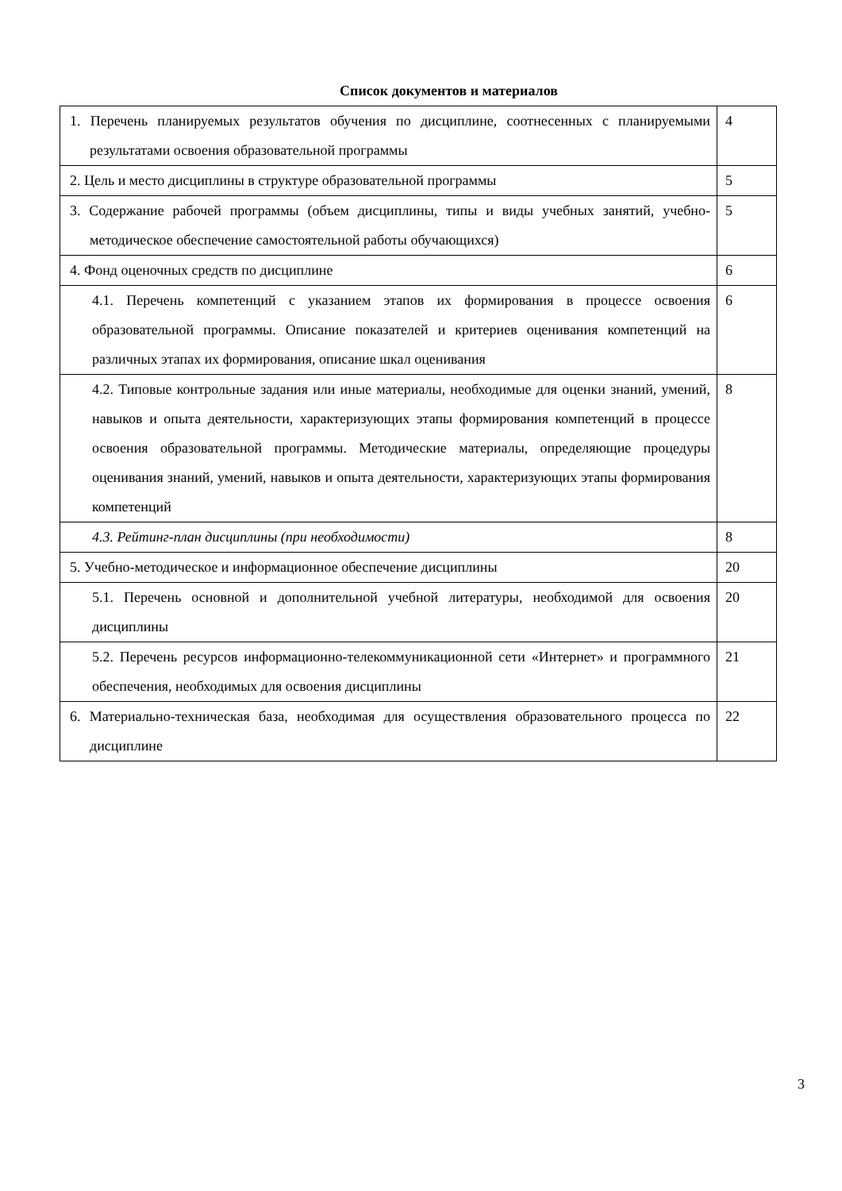Список документов и материалов
| 1. Перечень планируемых результатов обучения по дисциплине, соотнесенных с планируемыми результатами освоения образовательной программы | 4 |
| 2. Цель и место дисциплины в структуре образовательной программы | 5 |
| 3. Содержание рабочей программы (объем дисциплины, типы и виды учебных занятий, учебно-методическое обеспечение самостоятельной работы обучающихся) | 5 |
| 4. Фонд оценочных средств по дисциплине | 6 |
| 4.1. Перечень компетенций с указанием этапов их формирования в процессе освоения образовательной программы. Описание показателей и критериев оценивания компетенций на различных этапах их формирования, описание шкал оценивания | 6 |
| 4.2. Типовые контрольные задания или иные материалы, необходимые для оценки знаний, умений, навыков и опыта деятельности, характеризующих этапы формирования компетенций в процессе освоения образовательной программы. Методические материалы, определяющие процедуры оценивания знаний, умений, навыков и опыта деятельности, характеризующих этапы формирования компетенций | 8 |
| 4.3. Рейтинг-план дисциплины (при необходимости) | 8 |
| 5. Учебно-методическое и информационное обеспечение дисциплины | 20 |
| 5.1. Перечень основной и дополнительной учебной литературы, необходимой для освоения дисциплины | 20 |
| 5.2. Перечень ресурсов информационно-телекоммуникационной сети «Интернет» и программного обеспечения, необходимых для освоения дисциплины | 21 |
| 6. Материально-техническая база, необходимая для осуществления образовательного процесса по дисциплине | 22 |
3